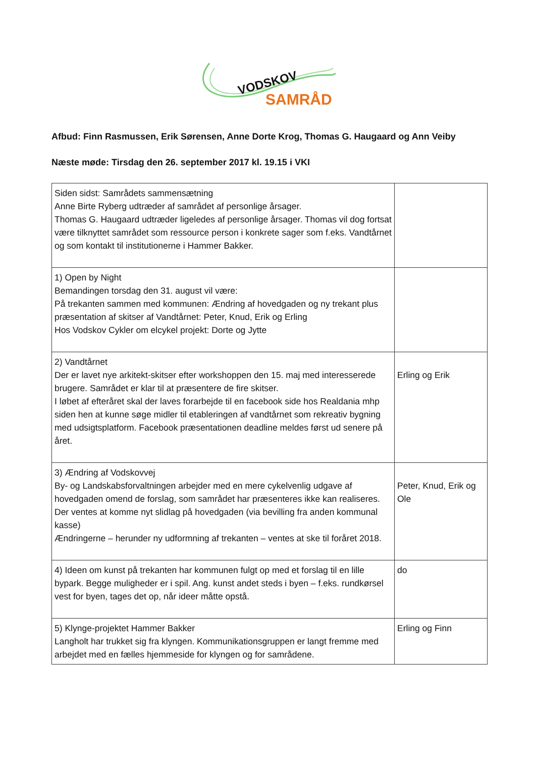VODSKOV
SAMRÅD
Afbud: Finn Rasmussen, Erik Sørensen, Anne Dorte Krog, Thomas G. Haugaard og Ann Veiby
Næste møde: Tirsdag den 26. september 2017 kl. 19.15 i VKI
| Siden sidst: Samrådets sammensætning Anne Birte Ryberg udtræder af samrådet af personlige årsager. Thomas G. Haugaard udtræder ligeledes af personlige årsager. Thomas vil dog fortsat være tilknyttet samrådet som ressource person i konkrete sager som f.eks. Vandtårnet og som kontakt til institutionerne i Hammer Bakker. | |
| 1) Open by Night Bemandingen torsdag den 31. august vil være: På trekanten sammen med kommunen: Ændring af hovedgaden og ny trekant plus præsentation af skitser af Vandtårnet: Peter, Knud, Erik og Erling Hos Vodskov Cykler om elcykel projekt: Dorte og Jytte | |
| 2) Vandtårnet Der er lavet nye arkitekt-skitser efter workshoppen den 15. maj med interesserede brugere. Samrådet er klar til at præsentere de fire skitser. I løbet af efteråret skal der laves forarbejde til en facebook side hos Realdania mhp siden hen at kunne søge midler til etableringen af vandtårnet som rekreativ bygning med udsigtsplatform. Facebook præsentationen deadline meldes først ud senere på året. | Erling og Erik |
| 3) Ændring af Vodskovvej By- og Landskabsforvaltningen arbejder med en mere cykelvenlig udgave af hovedgaden omend de forslag, som samrådet har præsenteres ikke kan realiseres. Der ventes at komme nyt slidlag på hovedgaden (via bevilling fra anden kommunal kasse) Ændringerne – herunder ny udformning af trekanten – ventes at ske til foråret 2018. | Peter, Knud, Erik og Ole |
| 4) Ideen om kunst på trekanten har kommunen fulgt op med et forslag til en lille bypark. Begge muligheder er i spil. Ang. kunst andet steds i byen – f.eks. rundkørsel vest for byen, tages det op, når ideer måtte opstå. | do |
| 5) Klynge-projektet Hammer Bakker Langholt har trukket sig fra klyngen. Kommunikationsgruppen er langt fremme med arbejdet med en fælles hjemmeside for klyngen og for samrådene. | Erling og Finn |